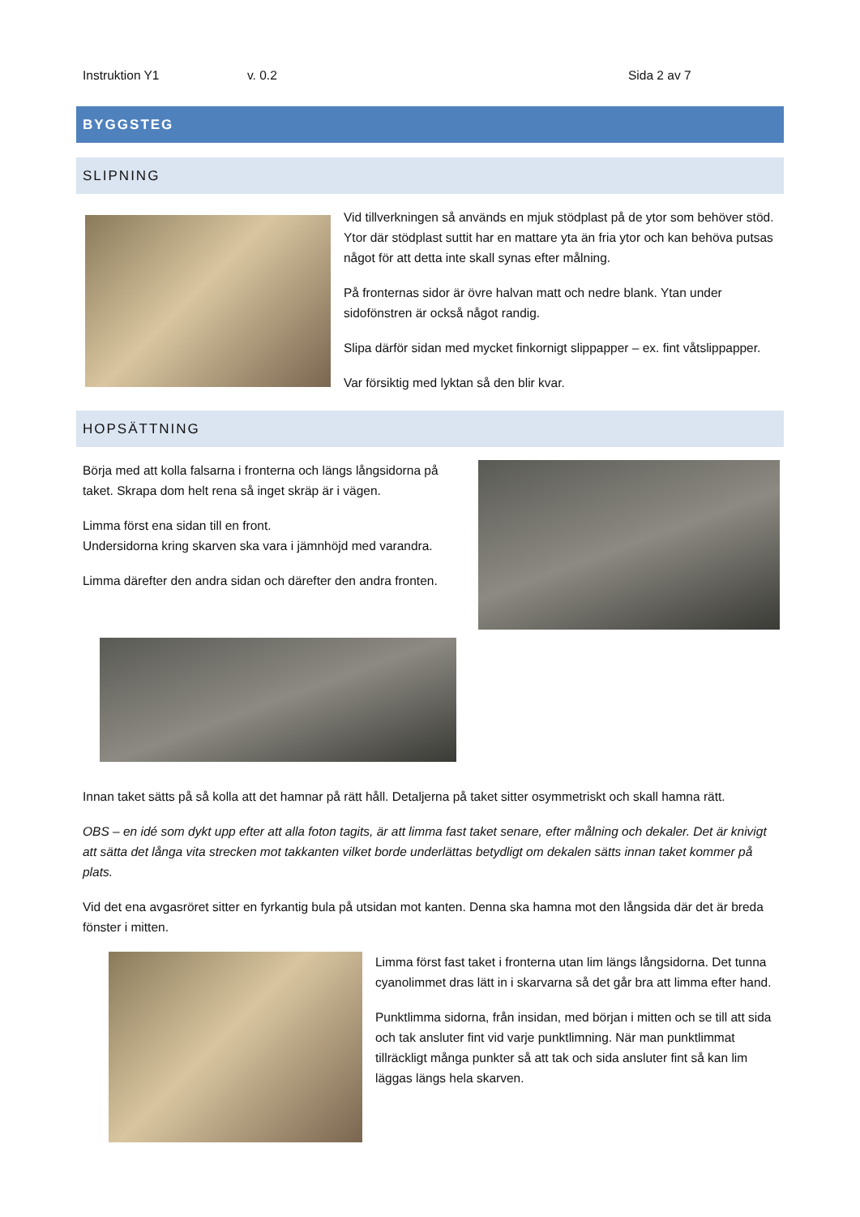Instruktion Y1 v. 0.2 Sida 2 av 7
BYGGSTEG
SLIPNING
Vid tillverkningen så används en mjuk stödplast på de ytor som behöver stöd. Ytor där stödplast suttit har en mattare yta än fria ytor och kan behöva putsas något för att detta inte skall synas efter målning.
På fronternas sidor är övre halvan matt och nedre blank. Ytan under sidofönstren är också något randig.
Slipa därför sidan med mycket finkornigt slippapper – ex. fint våtslippapper.
Var försiktig med lyktan så den blir kvar.
HOPSÄTTNING
Börja med att kolla falsarna i fronterna och längs långsidorna på taket. Skrapa dom helt rena så inget skräp är i vägen.
Limma först ena sidan till en front.
Undersidorna kring skarven ska vara i jämnhöjd med varandra.
Limma därefter den andra sidan och därefter den andra fronten.
Innan taket sätts på så kolla att det hamnar på rätt håll. Detaljerna på taket sitter osymmetriskt och skall hamna rätt.
OBS – en idé som dykt upp efter att alla foton tagits, är att limma fast taket senare, efter målning och dekaler. Det är knivigt att sätta det långa vita strecken mot takkanten vilket borde underlättas betydligt om dekalen sätts innan taket kommer på plats.
Vid det ena avgasröret sitter en fyrkantig bula på utsidan mot kanten. Denna ska hamna mot den långsida där det är breda fönster i mitten.
Limma först fast taket i fronterna utan lim längs långsidorna. Det tunna cyanolimmet dras lätt in i skarvarna så det går bra att limma efter hand.
Punktlimma sidorna, från insidan, med början i mitten och se till att sida och tak ansluter fint vid varje punktlimning. När man punktlimmat tillräckligt många punkter så att tak och sida ansluter fint så kan lim läggas längs hela skarven.